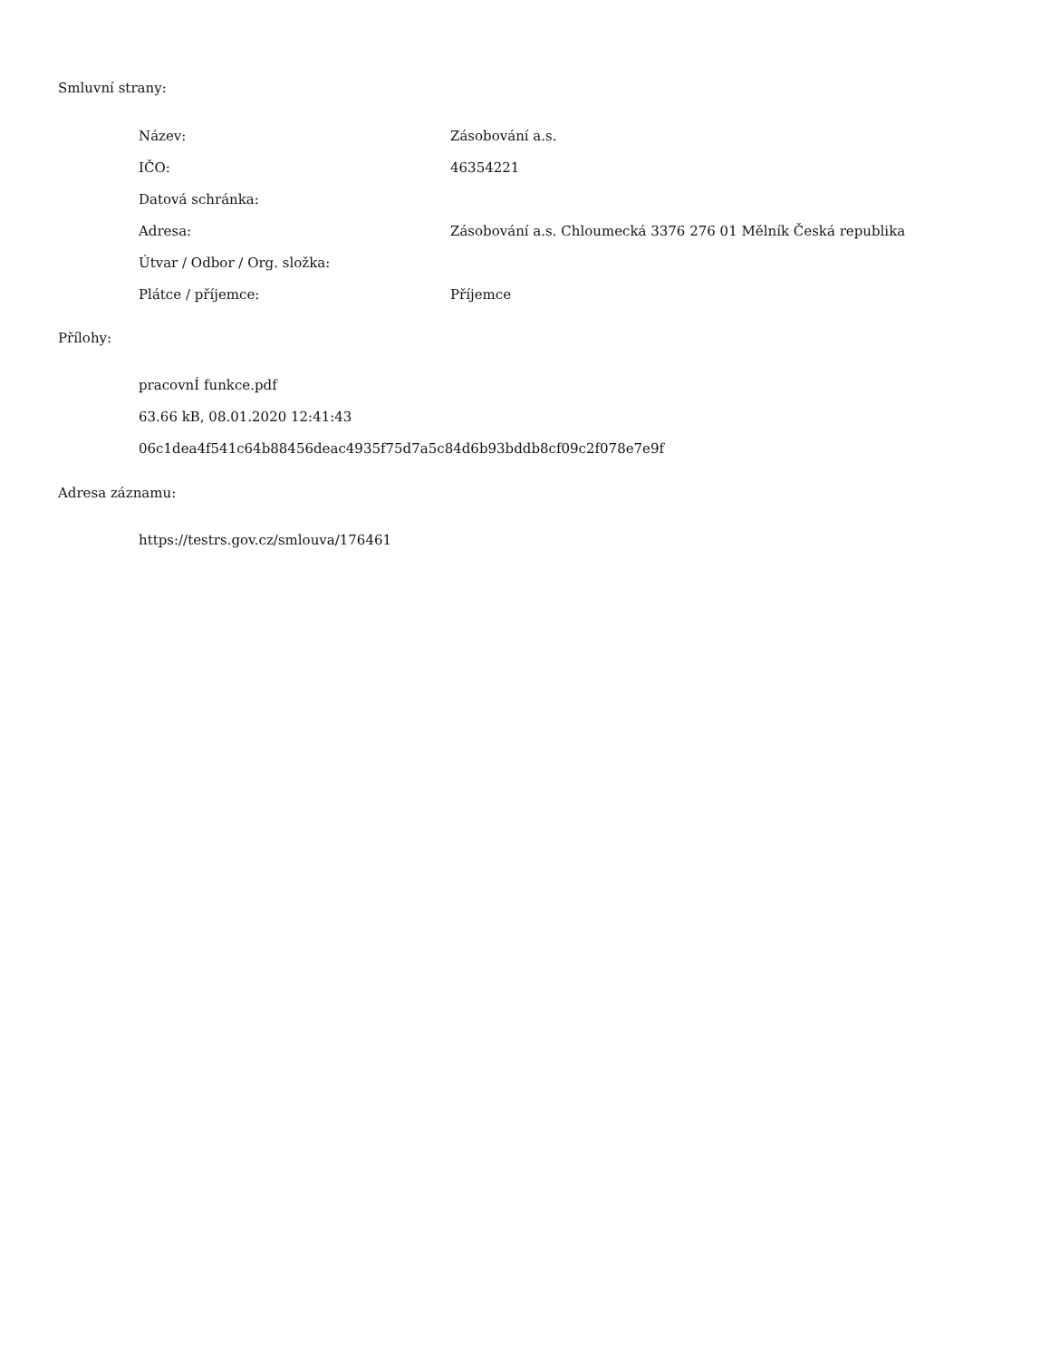Smluvní strany:
| Název: | Zásobování a.s. |
| IČO: | 46354221 |
| Datová schránka: | |
| Adresa: | Zásobování a.s. Chloumecká 3376 276 01 Mělník Česká republika |
| Útvar / Odbor / Org. složka: | |
| Plátce / příjemce: | Příjemce |
Přílohy:
pracovnÍ funkce.pdf
63.66 kB, 08.01.2020 12:41:43
06c1dea4f541c64b88456deac4935f75d7a5c84d6b93bddb8cf09c2f078e7e9f
Adresa záznamu:
https://testrs.gov.cz/smlouva/176461